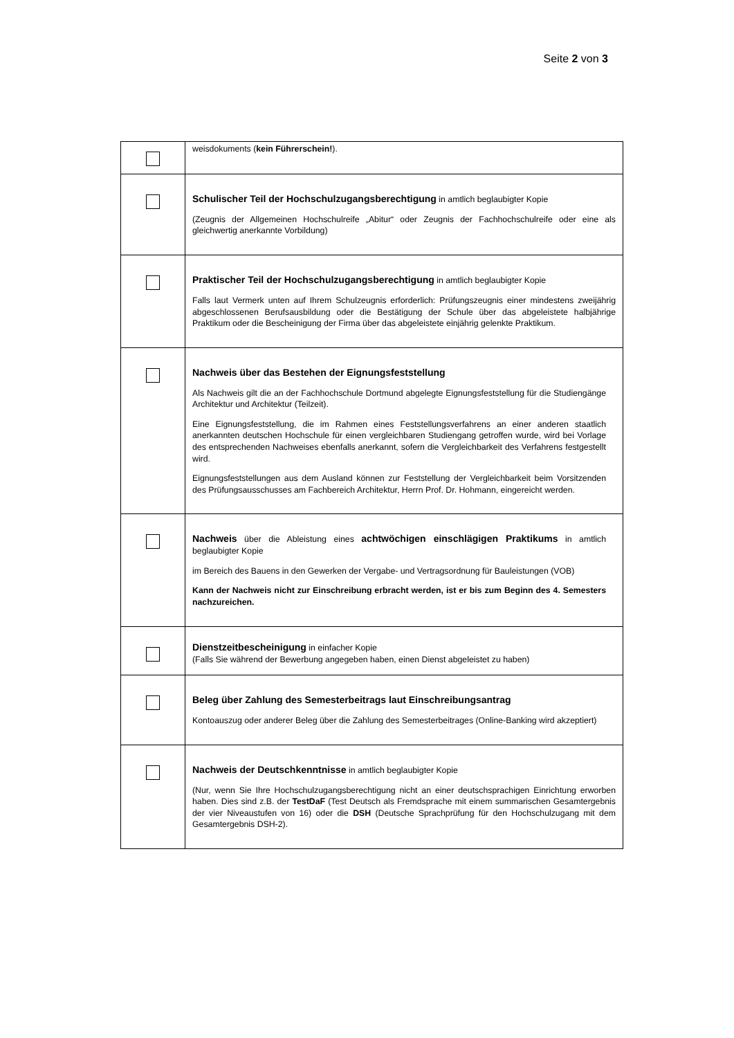Seite 2 von 3
| | weisdokuments ( kein Führerschein! ). |
| | Schulischer Teil der Hochschulzugangsberechtigung in amtlich beglaubigter Kopie (Zeugnis der Allgemeinen Hochschulreife „Abitur“ oder Zeugnis der Fachhochschulreife oder eine als gleichwertig anerkannte Vorbildung) |
| | Praktischer Teil der Hochschulzugangsberechtigung in amtlich beglaubigter Kopie Falls laut Vermerk unten auf Ihrem Schulzeugnis erforderlich: Prüfungszeugnis einer mindestens zweijährig abgeschlossenen Berufsausbildung oder die Bestätigung der Schule über das abgeleistete halbjährige Praktikum oder die Bescheinigung der Firma über das abgeleistete einjährig gelenkte Praktikum. |
| | Nachweis über das Bestehen der Eignungsfeststellung Als Nachweis gilt die an der Fachhochschule Dortmund abgelegte Eignungsfeststellung für die Studiengänge Architektur und Architektur (Teilzeit). Eine Eignungsfeststellung, die im Rahmen eines Feststellungsverfahrens an einer anderen staatlich anerkannten deutschen Hochschule für einen vergleichbaren Studiengang getroffen wurde, wird bei Vorlage des entsprechenden Nachweises ebenfalls anerkannt, sofern die Vergleichbarkeit des Verfahrens festgestellt wird. Eignungsfeststellungen aus dem Ausland können zur Feststellung der Vergleichbarkeit beim Vorsitzenden des Prüfungsausschusses am Fachbereich Architektur, Herrn Prof. Dr. Hohmann, eingereicht werden. |
| | Nachweis über die Ableistung eines achtwöchigen einschlägigen Praktikums in amtlich beglaubigter Kopie im Bereich des Bauens in den Gewerken der Vergabe- und Vertragsordnung für Bauleistungen (VOB) Kann der Nachweis nicht zur Einschreibung erbracht werden, ist er bis zum Beginn des 4. Semesters nachzureichen. |
| | Dienstzeitbescheinigung in einfacher Kopie (Falls Sie während der Bewerbung angegeben haben, einen Dienst abgeleistet zu haben) |
| | Beleg über Zahlung des Semesterbeitrags laut Einschreibungsantrag Kontoauszug oder anderer Beleg über die Zahlung des Semesterbeitrages (Online-Banking wird akzeptiert) |
| | Nachweis der Deutschkenntnisse in amtlich beglaubigter Kopie (Nur, wenn Sie Ihre Hochschulzugangsberechtigung nicht an einer deutschsprachigen Einrichtung erworben haben. Dies sind z.B. der TestDaF (Test Deutsch als Fremdsprache mit einem summarischen Gesamtergebnis der vier Niveaustufen von 16) oder die DSH (Deutsche Sprachprüfung für den Hochschulzugang mit dem Gesamtergebnis DSH-2). |